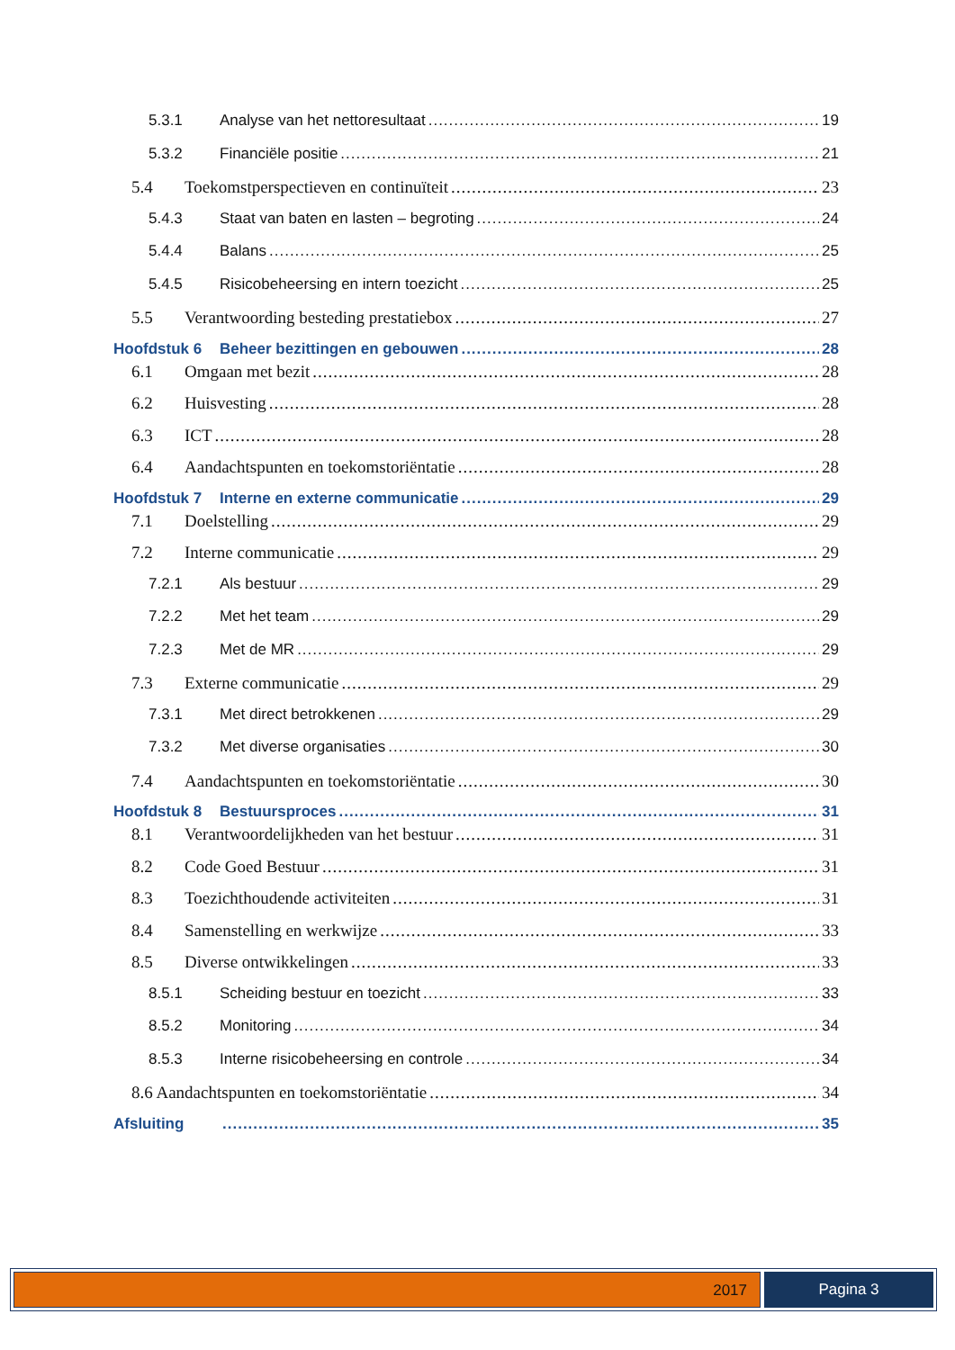5.3.1 Analyse van het nettoresultaat 19
5.3.2 Financiële positie 21
5.4 Toekomstperspectieven en continuïteit 23
5.4.3 Staat van baten en lasten – begroting 24
5.4.4 Balans 25
5.4.5 Risicobeheersing en intern toezicht 25
5.5 Verantwoording besteding prestatiebox 27
Hoofdstuk 6 Beheer bezittingen en gebouwen 28
6.1 Omgaan met bezit 28
6.2 Huisvesting 28
6.3 ICT 28
6.4 Aandachtspunten en toekomstoriëntatie 28
Hoofdstuk 7 Interne en externe communicatie 29
7.1 Doelstelling 29
7.2 Interne communicatie 29
7.2.1 Als bestuur 29
7.2.2 Met het team 29
7.2.3 Met de MR 29
7.3 Externe communicatie 29
7.3.1 Met direct betrokkenen 29
7.3.2 Met diverse organisaties 30
7.4 Aandachtspunten en toekomstoriëntatie 30
Hoofdstuk 8 Bestuursproces 31
8.1 Verantwoordelijkheden van het bestuur 31
8.2 Code Goed Bestuur 31
8.3 Toezichthoudende activiteiten 31
8.4 Samenstelling en werkwijze 33
8.5 Diverse ontwikkelingen 33
8.5.1 Scheiding bestuur en toezicht 33
8.5.2 Monitoring 34
8.5.3 Interne risicobeheersing en controle 34
8.6 Aandachtspunten en toekomstoriëntatie 34
Afsluiting 35
2017 Pagina 3